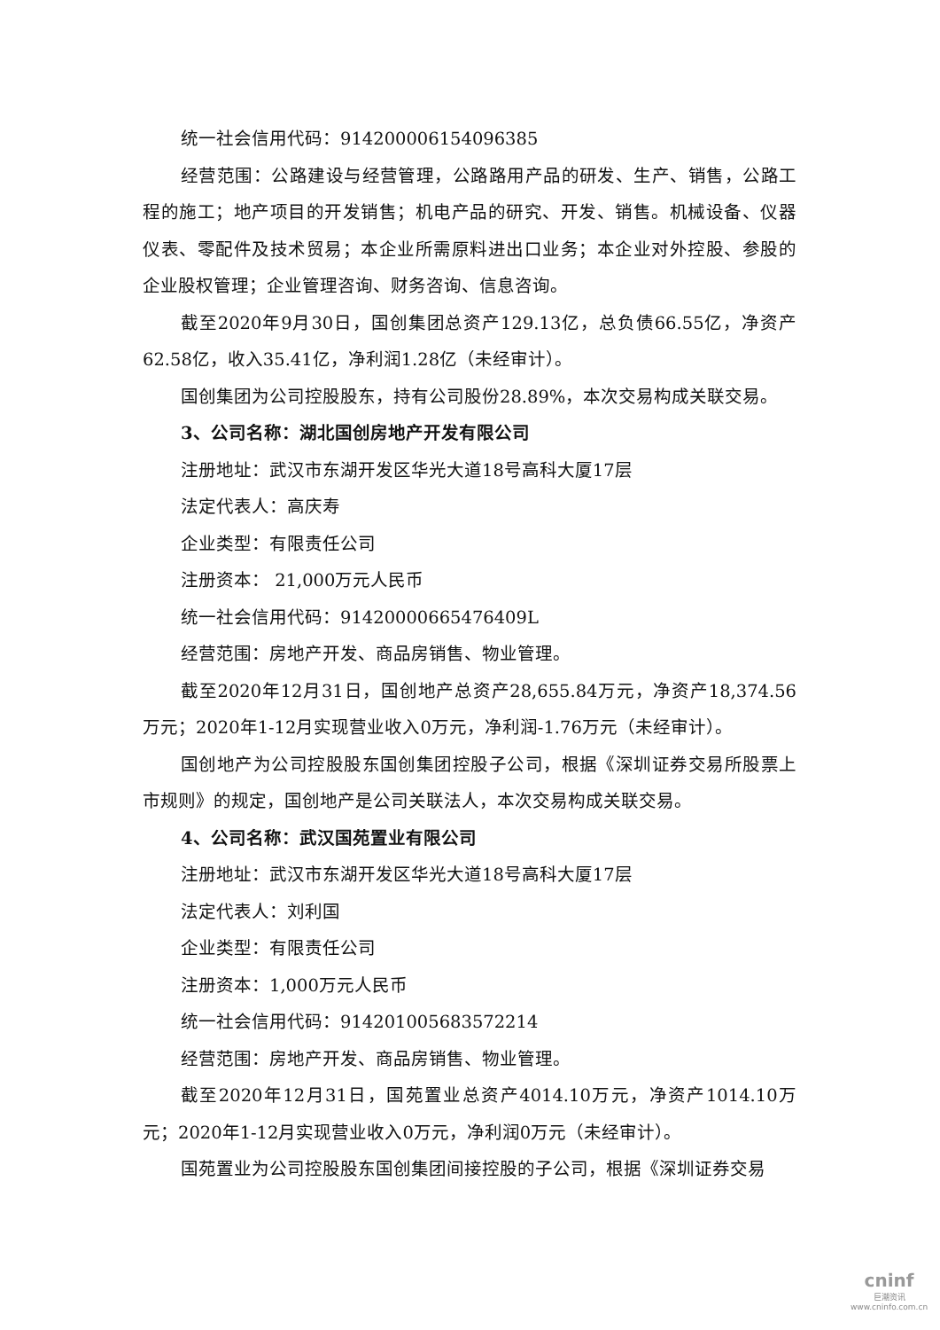统一社会信用代码：914200006154096385
经营范围：公路建设与经营管理，公路路用产品的研发、生产、销售，公路工程的施工；地产项目的开发销售；机电产品的研究、开发、销售。机械设备、仪器仪表、零配件及技术贸易；本企业所需原料进出口业务；本企业对外控股、参股的企业股权管理；企业管理咨询、财务咨询、信息咨询。
截至2020年9月30日，国创集团总资产129.13亿，总负债66.55亿，净资产62.58亿，收入35.41亿，净利润1.28亿（未经审计）。
国创集团为公司控股股东，持有公司股份28.89%，本次交易构成关联交易。
3、公司名称：湖北国创房地产开发有限公司
注册地址：武汉市东湖开发区华光大道18号高科大厦17层
法定代表人：高庆寿
企业类型：有限责任公司
注册资本： 21,000万元人民币
统一社会信用代码：91420000665476409L
经营范围：房地产开发、商品房销售、物业管理。
截至2020年12月31日，国创地产总资产28,655.84万元，净资产18,374.56万元；2020年1-12月实现营业收入0万元，净利润-1.76万元（未经审计）。
国创地产为公司控股股东国创集团控股子公司，根据《深圳证券交易所股票上市规则》的规定，国创地产是公司关联法人，本次交易构成关联交易。
4、公司名称：武汉国苑置业有限公司
注册地址：武汉市东湖开发区华光大道18号高科大厦17层
法定代表人：刘利国
企业类型：有限责任公司
注册资本：1,000万元人民币
统一社会信用代码：914201005683572214
经营范围：房地产开发、商品房销售、物业管理。
截至2020年12月31日，国苑置业总资产4014.10万元，净资产1014.10万元；2020年1-12月实现营业收入0万元，净利润0万元（未经审计）。
国苑置业为公司控股股东国创集团间接控股的子公司，根据《深圳证券交易
cninf
巨潮资讯
www.cninfo.com.cn